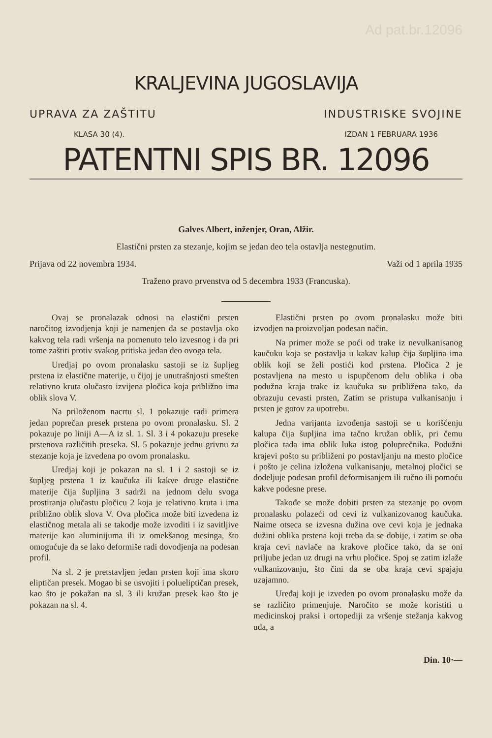Ad pat.br.12096
KRALJEVINA JUGOSLAVIJA
UPRAVA ZA ZAŠTITU INDUSTRISKE SVOJINE
KLASA 30 (4). IZDAN 1 FEBRUARA 1936
PATENTNI SPIS BR. 12096
Galves Albert, inženjer, Oran, Alžir.
Elastični prsten za stezanje, kojim se jedan deo tela ostavlja nestegnutim.
Prijava od 22 novembra 1934. Važi od 1 aprila 1935
Traženo pravo prvenstva od 5 decembra 1933 (Francuska).
Ovaj se pronalazak odnosi na elastični prsten naročitog izvodjenja koji je namenjen da se postavlja oko kakvog tela radi vršenja na pomenuto telo izvesnog i da pri tome zaštiti protiv svakog pritiska jedan deo ovoga tela.
Uredjaj po ovom pronalasku sastoji se iz šupljeg prstena iz elastične materije, u čijoj je unutrašnjosti smešten relativno kruta olučasto izvijena pločica koja približno ima oblik slova V.
Na priloženom nacrtu sl. 1 pokazuje radi primera jedan poprečan presek prstena po ovom pronalasku. Sl. 2 pokazuje po liniji A—A iz sl. 1. Sl. 3 i 4 pokazuju preseke prstenova različitih preseka. Sl. 5 pokazuje jednu grivnu za stezanje koja je izvedena po ovom pronalasku.
Uredjaj koji je pokazan na sl. 1 i 2 sastoji se iz šupljeg prstena 1 iz kaučuka ili kakve druge elastične materije čija šupljina 3 sadrži na jednom delu svoga prostiranja olučastu pločicu 2 koja je relativno kruta i ima približno oblik slova V. Ova pločica može biti izvedena iz elastičnog metala ali se takodje može izvoditi i iz savitljive materije kao aluminijuma ili iz omekšanog mesinga, što omogućuje da se lako deformiše radi dovodjenja na podesan profil.
Na sl. 2 je pretstavljen jedan prsten koji ima skoro eliptičan presek. Mogao bi se usvojiti i polueliptičan presek, kao što je pokažan na sl. 3 ili kružan presek kao što je pokazan na sl. 4.
Elastični prsten po ovom pronalasku može biti izvodjen na proizvoljan podesan način.
Na primer može se poći od trake iz nevulkanisanog kaučuku koja se postavlja u kakav kalup čija šupljina ima oblik koji se želi postići kod prstena. Pločica 2 je postavljena na mesto u ispupčenom delu oblika i oba podužna kraja trake iz kaučuka su približena tako, da obrazuju cevasti prsten, Zatim se pristupa vulkanisanju i prsten je gotov za upotrebu.
Jedna varijanta izvođenja sastoji se u korišćenju kalupa čija šupljina ima tačno kružan oblik, pri čemu pločica tada ima oblik luka istog poluprečnika. Podužni krajevi pošto su približeni po postavljanju na mesto pločice i pošto je celina izložena vulkanisanju, metalnoj pločici se dodeljuje podesan profil deformisanjem ili ručno ili pomoću kakve podesne prese.
Takođe se može dobiti prsten za stezanje po ovom pronalasku polazeći od cevi iz vulkanizovanog kaučuka. Naime otseca se izvesna dužina ove cevi koja je jednaka dužini oblika prstena koji treba da se dobije, i zatim se oba kraja cevi navlače na krakove pločice tako, da se oni priljube jedan uz drugi na vrhu pločice. Spoj se zatim izlaže vulkanizovanju, što čini da se oba kraja cevi spajaju uzajamno.
Uređaj koji je izveden po ovom pronalasku može da se različito primenjuje. Naročito se može koristiti u medicinskoj praksi i ortopediji za vršenje stežanja kakvog uda, a
Din. 10·—